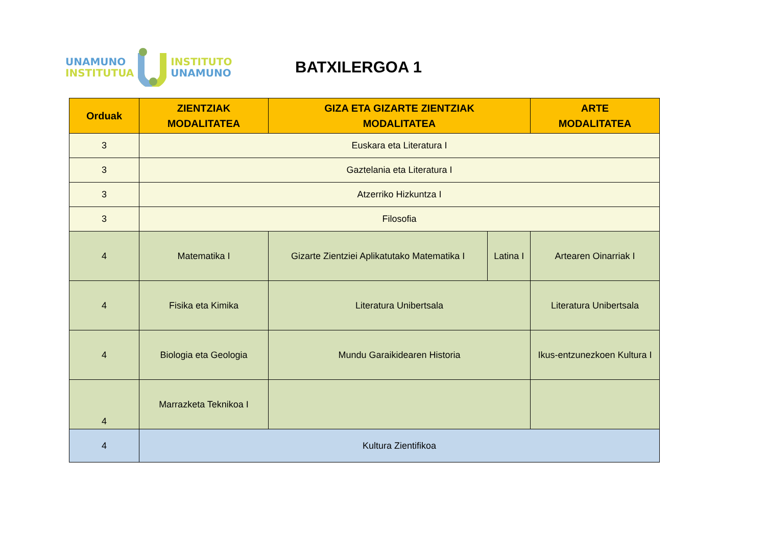UNAMUNO
INSTITUTUA
INSTITUTO
UNAMUNO
BATXILERGOA 1
| Orduak | ZIENTZIAK MODALITATEA | GIZA ETA GIZARTE ZIENTZIAK MODALITATEA | | ARTE MODALITATEA |
| --- | --- | --- | --- | --- |
| 3 | Euskara eta Literatura I | | | |
| 3 | Gaztelania eta Literatura I | | | |
| 3 | Atzerriko Hizkuntza I | | | |
| 3 | Filosofia | | | |
| 4 | Matematika I | Gizarte Zientziei Aplikatutako Matematika I | Latina I | Artearen Oinarriak I |
| 4 | Fisika eta Kimika | Literatura Unibertsala | | Literatura Unibertsala |
| 4 | Biologia eta Geologia | Mundu Garaikidearen Historia | | Ikus-entzunezkoen Kultura I |
| 4 | Marrazketa Teknikoa I | | | |
| 4 | Kultura Zientifikoa | | | |